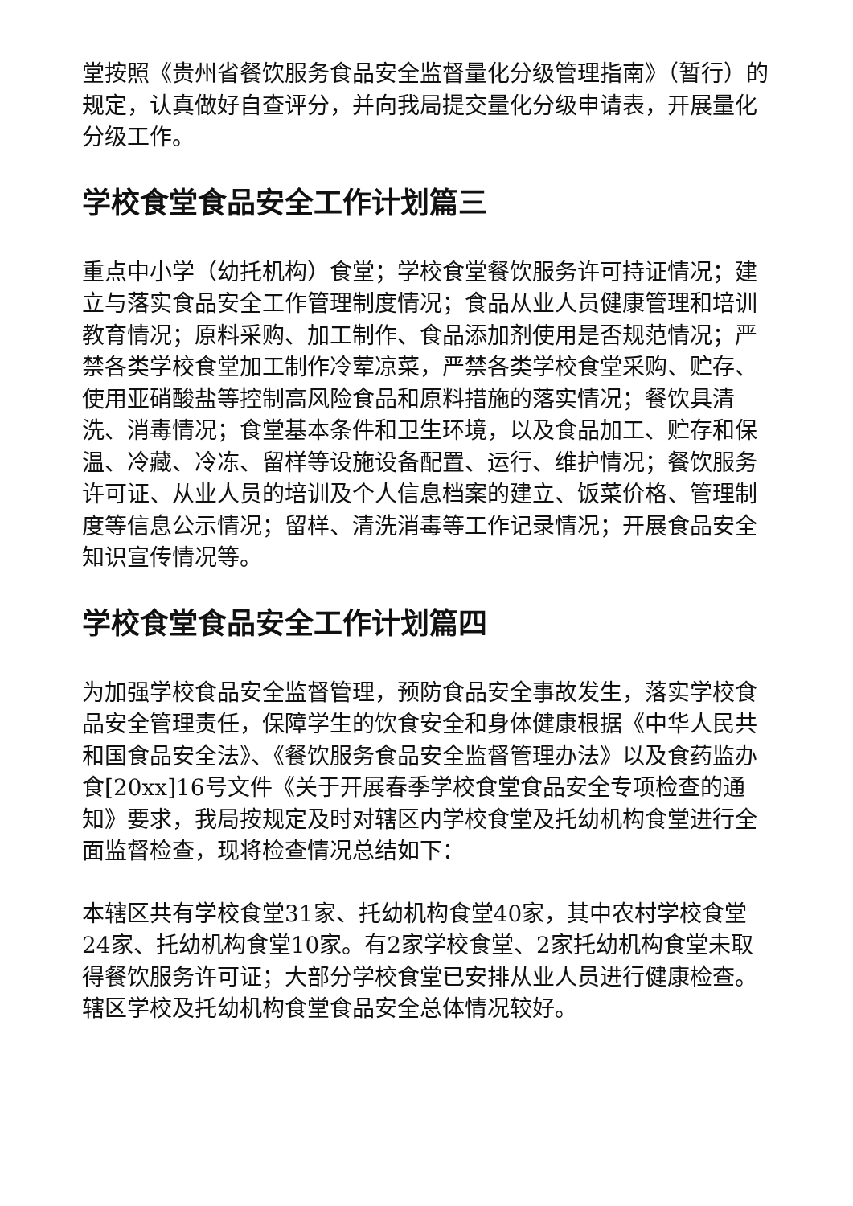堂按照《贵州省餐饮服务食品安全监督量化分级管理指南》（暂行）的规定，认真做好自查评分，并向我局提交量化分级申请表，开展量化分级工作。
学校食堂食品安全工作计划篇三
重点中小学（幼托机构）食堂；学校食堂餐饮服务许可持证情况；建立与落实食品安全工作管理制度情况；食品从业人员健康管理和培训教育情况；原料采购、加工制作、食品添加剂使用是否规范情况；严禁各类学校食堂加工制作冷荤凉菜，严禁各类学校食堂采购、贮存、使用亚硝酸盐等控制高风险食品和原料措施的落实情况；餐饮具清洗、消毒情况；食堂基本条件和卫生环境，以及食品加工、贮存和保温、冷藏、冷冻、留样等设施设备配置、运行、维护情况；餐饮服务许可证、从业人员的培训及个人信息档案的建立、饭菜价格、管理制度等信息公示情况；留样、清洗消毒等工作记录情况；开展食品安全知识宣传情况等。
学校食堂食品安全工作计划篇四
为加强学校食品安全监督管理，预防食品安全事故发生，落实学校食品安全管理责任，保障学生的饮食安全和身体健康根据《中华人民共和国食品安全法》、《餐饮服务食品安全监督管理办法》以及食药监办食[20xx]16号文件《关于开展春季学校食堂食品安全专项检查的通知》要求，我局按规定及时对辖区内学校食堂及托幼机构食堂进行全面监督检查，现将检查情况总结如下：
本辖区共有学校食堂31家、托幼机构食堂40家，其中农村学校食堂24家、托幼机构食堂10家。有2家学校食堂、2家托幼机构食堂未取得餐饮服务许可证；大部分学校食堂已安排从业人员进行健康检查。辖区学校及托幼机构食堂食品安全总体情况较好。